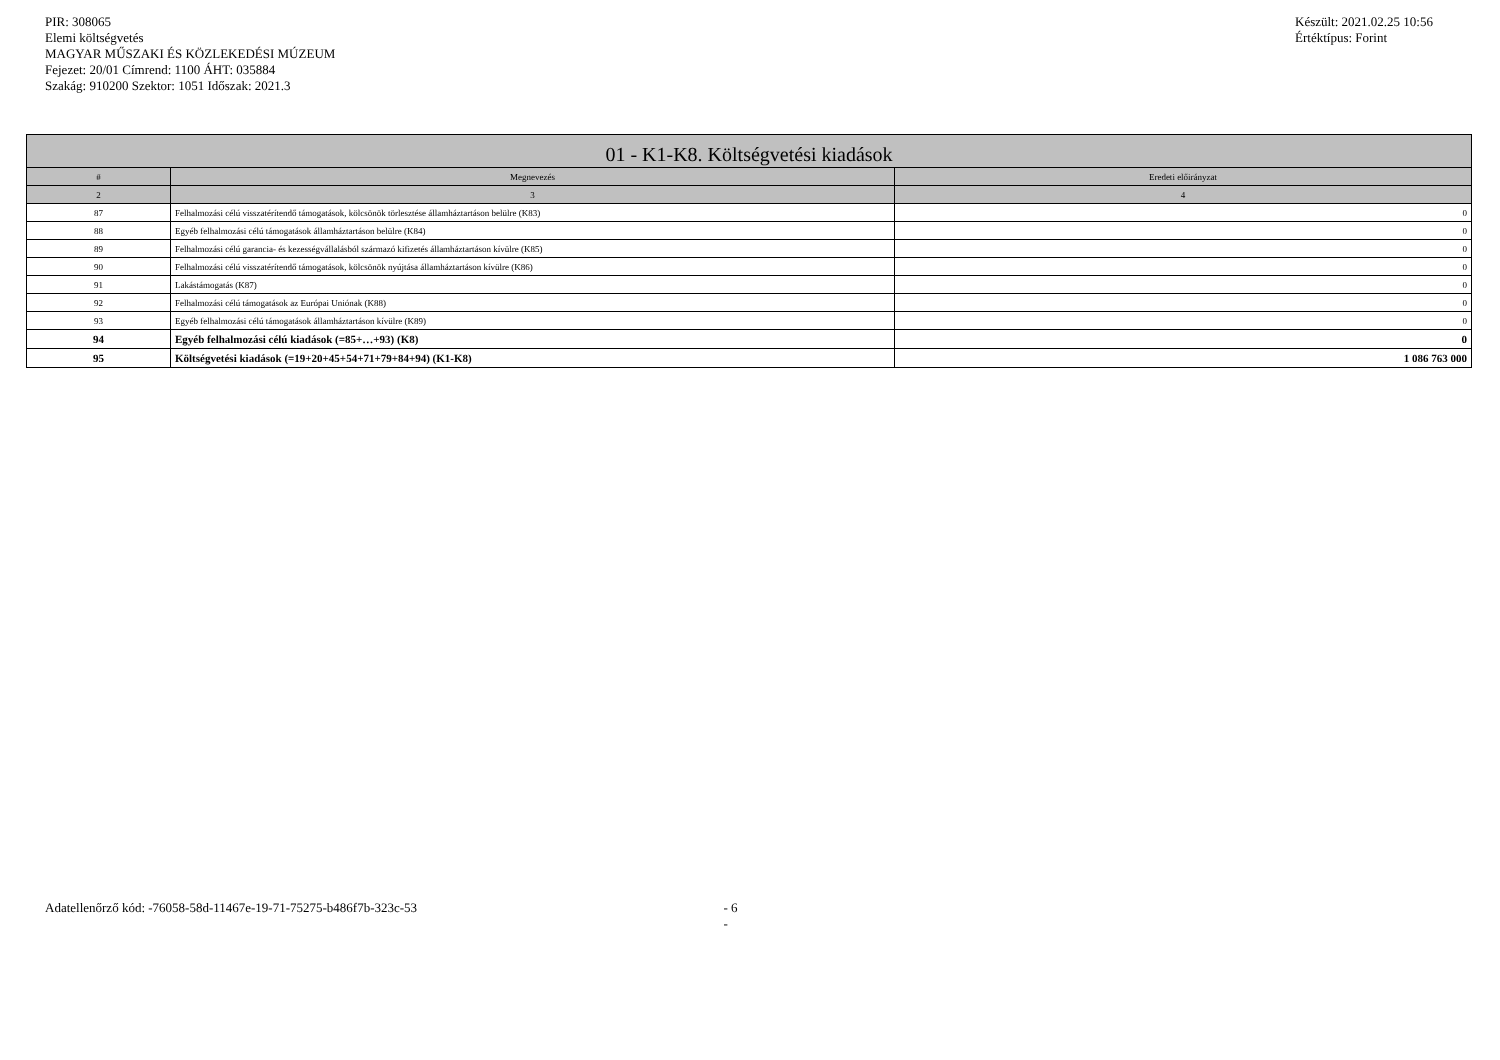PIR: 308065
Elemi költségvetés
MAGYAR MŰSZAKI ÉS KÖZLEKEDÉSI MÚZEUM
Fejezet: 20/01 Címrend: 1100 ÁHT: 035884
Szakág: 910200 Szektor: 1051 Időszak: 2021.3
Készült: 2021.02.25 10:56
Értéktípus: Forint
| 01 - K1-K8. Költségvetési kiadások | | |
| --- | --- | --- |
| # | Megnevezés | Eredeti előirányzat |
| 2 | 3 | 4 |
| 87 | Felhalmozási célú visszatérítendő támogatások, kölcsönök törlesztése államháztartáson belülre (K83) | 0 |
| 88 | Egyéb felhalmozási célú támogatások államháztartáson belülre (K84) | 0 |
| 89 | Felhalmozási célú garancia- és kezességvállalásból származó kifizetés államháztartáson kívülre (K85) | 0 |
| 90 | Felhalmozási célú visszatérítendő támogatások, kölcsönök nyújtása államháztartáson kívülre (K86) | 0 |
| 91 | Lakástámogatás (K87) | 0 |
| 92 | Felhalmozási célú támogatások az Európai Uniónak (K88) | 0 |
| 93 | Egyéb felhalmozási célú támogatások államháztartáson kívülre (K89) | 0 |
| 94 | Egyéb felhalmozási célú kiadások (=85+…+93) (K8) | 0 |
| 95 | Költségvetési kiadások (=19+20+45+54+71+79+84+94) (K1-K8) | 1 086 763 000 |
Adatellenőrző kód: -76058-58d-11467e-19-71-75275-b486f7b-323c-53 - 6 -